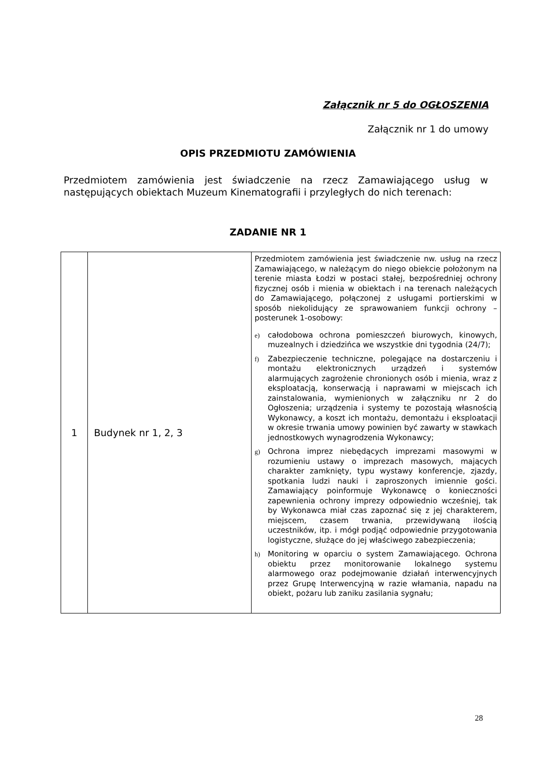Załącznik nr 5 do OGŁOSZENIA
Załącznik nr 1 do umowy
OPIS PRZEDMIOTU ZAMÓWIENIA
Przedmiotem zamówienia jest świadczenie na rzecz Zamawiającego usług w następujących obiektach Muzeum Kinematografii i przyległych do nich terenach:
ZADANIE NR 1
| 1 | Budynek nr 1, 2, 3 | Przedmiotem zamówienia jest świadczenie nw. usług na rzecz Zamawiającego, w należącym do niego obiekcie położonym na terenie miasta Łodzi w postaci stałej, bezpośredniej ochrony fizycznej osób i mienia w obiektach i na terenach należących do Zamawiającego, połączonej z usługami portierskimi w sposób niekolidujący ze sprawowaniem funkcji ochrony – posterunek 1-osobowy: e) całodobowa ochrona pomieszczeń biurowych, kinowych, muzealnych i dziedzińca we wszystkie dni tygodnia (24/7); f) Zabezpieczenie techniczne, polegające na dostarczeniu i montażu elektronicznych urządzeń i systemów alarmujących zagrożenie chronionych osób i mienia, wraz z eksploatacją, konserwacją i naprawami w miejscach ich zainstalowania, wymienionych w załączniku nr 2 do Ogłoszenia; urządzenia i systemy te pozostają własnością Wykonawcy, a koszt ich montażu, demontażu i eksploatacji w okresie trwania umowy powinien być zawarty w stawkach jednostkowych wynagrodzenia Wykonawcy; g) Ochrona imprez niebędących imprezami masowymi w rozumieniu ustawy o imprezach masowych, mających charakter zamknięty, typu wystawy konferencje, zjazdy, spotkania ludzi nauki i zaproszonych imiennie gości. Zamawiający poinformuje Wykonawcę o konieczności zapewnienia ochrony imprezy odpowiednio wcześniej, tak by Wykonawca miał czas zapoznać się z jej charakterem, miejscem, czasem trwania, przewidywaną ilością uczestników, itp. i mógł podjąć odpowiednie przygotowania logistyczne, służące do jej właściwego zabezpieczenia; h) Monitoring w oparciu o system Zamawiającego. Ochrona obiektu przez monitorowanie lokalnego systemu alarmowego oraz podejmowanie działań interwencyjnych przez Grupę Interwencyjną w razie włamania, napadu na obiekt, pożaru lub zaniku zasilania sygnału; |
28